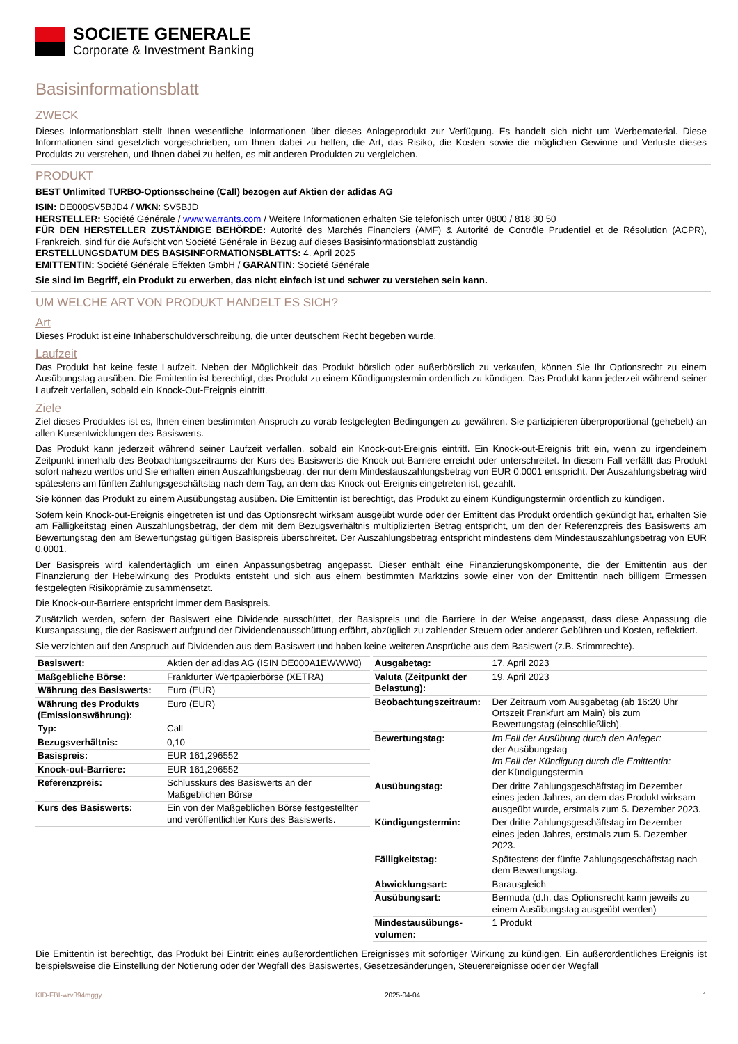SOCIETE GENERALE
Corporate & Investment Banking
Basisinformationsblatt
ZWECK
Dieses Informationsblatt stellt Ihnen wesentliche Informationen über dieses Anlageprodukt zur Verfügung. Es handelt sich nicht um Werbematerial. Diese Informationen sind gesetzlich vorgeschrieben, um Ihnen dabei zu helfen, die Art, das Risiko, die Kosten sowie die möglichen Gewinne und Verluste dieses Produkts zu verstehen, und Ihnen dabei zu helfen, es mit anderen Produkten zu vergleichen.
PRODUKT
BEST Unlimited TURBO-Optionsscheine (Call) bezogen auf Aktien der adidas AG
ISIN: DE000SV5BJD4 / WKN: SV5BJD
HERSTELLER: Société Générale / www.warrants.com / Weitere Informationen erhalten Sie telefonisch unter 0800 / 818 30 50
FÜR DEN HERSTELLER ZUSTÄNDIGE BEHÖRDE: Autorité des Marchés Financiers (AMF) & Autorité de Contrôle Prudentiel et de Résolution (ACPR), Frankreich, sind für die Aufsicht von Société Générale in Bezug auf dieses Basisinformationsblatt zuständig
ERSTELLUNGSDATUM DES BASISINFORMATIONSBLATTS: 4. April 2025
EMITTENTIN: Société Générale Effekten GmbH / GARANTIN: Société Générale
Sie sind im Begriff, ein Produkt zu erwerben, das nicht einfach ist und schwer zu verstehen sein kann.
UM WELCHE ART VON PRODUKT HANDELT ES SICH?
Art
Dieses Produkt ist eine Inhaberschuldverschreibung, die unter deutschem Recht begeben wurde.
Laufzeit
Das Produkt hat keine feste Laufzeit. Neben der Möglichkeit das Produkt börslich oder außerbörslich zu verkaufen, können Sie Ihr Optionsrecht zu einem Ausübungstag ausüben. Die Emittentin ist berechtigt, das Produkt zu einem Kündigungstermin ordentlich zu kündigen. Das Produkt kann jederzeit während seiner Laufzeit verfallen, sobald ein Knock-Out-Ereignis eintritt.
Ziele
Ziel dieses Produktes ist es, Ihnen einen bestimmten Anspruch zu vorab festgelegten Bedingungen zu gewähren. Sie partizipieren überproportional (gehebelt) an allen Kursentwicklungen des Basiswerts.
Das Produkt kann jederzeit während seiner Laufzeit verfallen, sobald ein Knock-out-Ereignis eintritt. Ein Knock-out-Ereignis tritt ein, wenn zu irgendeinem Zeitpunkt innerhalb des Beobachtungszeitraums der Kurs des Basiswerts die Knock-out-Barriere erreicht oder unterschreitet. In diesem Fall verfällt das Produkt sofort nahezu wertlos und Sie erhalten einen Auszahlungsbetrag, der nur dem Mindestauszahlungsbetrag von EUR 0,0001 entspricht. Der Auszahlungsbetrag wird spätestens am fünften Zahlungsgeschäftstag nach dem Tag, an dem das Knock-out-Ereignis eingetreten ist, gezahlt.
Sie können das Produkt zu einem Ausübungstag ausüben. Die Emittentin ist berechtigt, das Produkt zu einem Kündigungstermin ordentlich zu kündigen.
Sofern kein Knock-out-Ereignis eingetreten ist und das Optionsrecht wirksam ausgeübt wurde oder der Emittent das Produkt ordentlich gekündigt hat, erhalten Sie am Fälligkeitstag einen Auszahlungsbetrag, der dem mit dem Bezugsverhältnis multiplizierten Betrag entspricht, um den der Referenzpreis des Basiswerts am Bewertungstag den am Bewertungstag gültigen Basispreis überschreitet. Der Auszahlungsbetrag entspricht mindestens dem Mindestauszahlungsbetrag von EUR 0,0001.
Der Basispreis wird kalendertäglich um einen Anpassungsbetrag angepasst. Dieser enthält eine Finanzierungskomponente, die der Emittentin aus der Finanzierung der Hebelwirkung des Produkts entsteht und sich aus einem bestimmten Marktzins sowie einer von der Emittentin nach billigem Ermessen festgelegten Risikoprämie zusammensetzt.
Die Knock-out-Barriere entspricht immer dem Basispreis.
Zusätzlich werden, sofern der Basiswert eine Dividende ausschüttet, der Basispreis und die Barriere in der Weise angepasst, dass diese Anpassung die Kursanpassung, die der Basiswert aufgrund der Dividendenausschüttung erfährt, abzüglich zu zahlender Steuern oder anderer Gebühren und Kosten, reflektiert.
Sie verzichten auf den Anspruch auf Dividenden aus dem Basiswert und haben keine weiteren Ansprüche aus dem Basiswert (z.B. Stimmrechte).
| Basiswert: | Aktien der adidas AG (ISIN DE000A1EWWW0) |
| Maßgebliche Börse: | Frankfurter Wertpapierbörse (XETRA) |
| Währung des Basiswerts: | Euro (EUR) |
| Währung des Produkts (Emissionswährung): | Euro (EUR) |
| Typ: | Call |
| Bezugsverhältnis: | 0,10 |
| Basispreis: | EUR 161,296552 |
| Knock-out-Barriere: | EUR 161,296552 |
| Referenzpreis: | Schlusskurs des Basiswerts an der Maßgeblichen Börse |
| Kurs des Basiswerts: | Ein von der Maßgeblichen Börse festgestellter und veröffentlichter Kurs des Basiswerts. |
| Ausgabetag: | 17. April 2023 |
| Valuta (Zeitpunkt der Belastung): | 19. April 2023 |
| Beobachtungszeitraum: | Der Zeitraum vom Ausgabetag (ab 16:20 Uhr Ortszeit Frankfurt am Main) bis zum Bewertungstag (einschließlich). |
| Bewertungstag: | Im Fall der Ausübung durch den Anleger: der Ausübungstag Im Fall der Kündigung durch die Emittentin: der Kündigungstermin |
| Ausübungstag: | Der dritte Zahlungsgeschäftstag im Dezember eines jeden Jahres, an dem das Produkt wirksam ausgeübt wurde, erstmals zum 5. Dezember 2023. |
| Kündigungstermin: | Der dritte Zahlungsgeschäftstag im Dezember eines jeden Jahres, erstmals zum 5. Dezember 2023. |
| Fälligkeitstag: | Spätestens der fünfte Zahlungsgeschäftstag nach dem Bewertungstag. |
| Abwicklungsart: | Barausgleich |
| Ausübungsart: | Bermuda (d.h. das Optionsrecht kann jeweils zu einem Ausübungstag ausgeübt werden) |
| Mindestausübungs-volumen: | 1 Produkt |
Die Emittentin ist berechtigt, das Produkt bei Eintritt eines außerordentlichen Ereignisses mit sofortiger Wirkung zu kündigen. Ein außerordentliches Ereignis ist beispielsweise die Einstellung der Notierung oder der Wegfall des Basiswertes, Gesetzesänderungen, Steuerereignisse oder der Wegfall
KID-FBI-wrv394mggy 2025-04-04 1